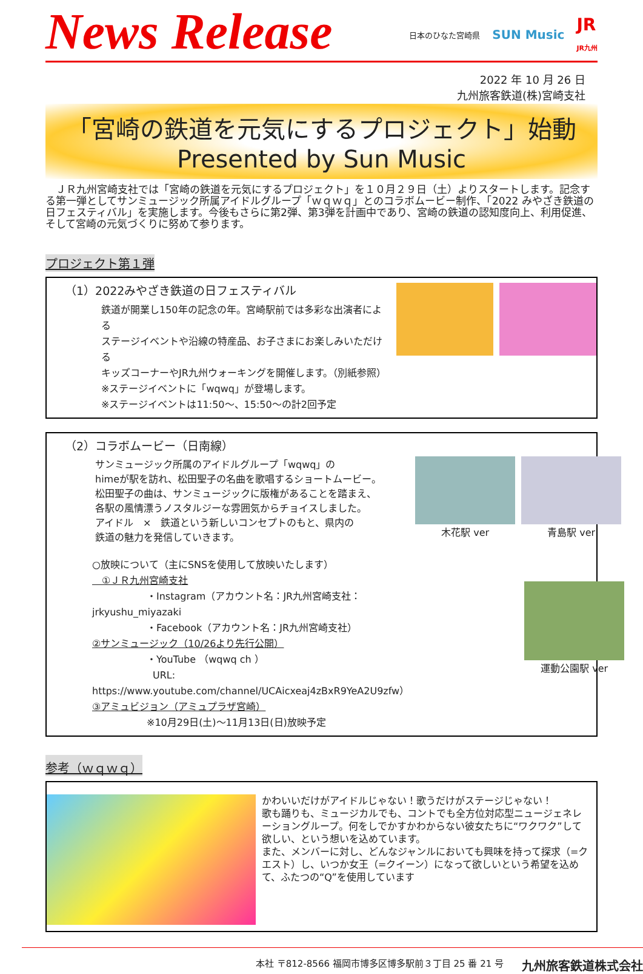News Release
日本のひなた宮崎県 SUN Music JR
JR九州
2022 年 10 月 26 日
九州旅客鉄道(株)宮崎支社
「宮崎の鉄道を元気にするプロジェクト」始動
Presented by Sun Music
　ＪＲ九州宮崎支社では「宮崎の鉄道を元気にするプロジェクト」を１０月２９日（土）よりスタートします。記念する第一弾としてサンミュージック所属アイドルグループ「ｗｑｗｑ」とのコラボムービー制作、「2022 みやざき鉄道の日フェスティバル」を実施します。今後もさらに第2弾、第3弾を計画中であり、宮崎の鉄道の認知度向上、利用促進、そして宮崎の元気づくりに努めて参ります。
プロジェクト第１弾
（1）2022みやざき鉄道の日フェスティバル
鉄道が開業し150年の記念の年。宮崎駅前では多彩な出演者による
ステージイベントや沿線の特産品、お子さまにお楽しみいただける
キッズコーナーやJR九州ウォーキングを開催します。（別紙参照）
※ステージイベントに「wqwq」が登場します。
※ステージイベントは11:50～、15:50～の計2回予定
（2）コラボムービー（日南線）
サンミュージック所属のアイドルグループ「wqwq」の
himeが駅を訪れ、松田聖子の名曲を歌唱するショートムービー。
松田聖子の曲は、サンミュージックに版権があることを踏まえ、
各駅の風情漂うノスタルジーな雰囲気からチョイスしました。
アイドル　×　鉄道という新しいコンセプトのもと、県内の
鉄道の魅力を発信していきます。
○放映について（主にSNSを使用して放映いたします）
　①ＪＲ九州宮崎支社
・Instagram（アカウント名：JR九州宮崎支社：jrkyushu_miyazaki
・Facebook（アカウント名：JR九州宮崎支社）
②サンミュージック（10/26より先行公開）
・YouTube （wqwq ch ）
URL: https://www.youtube.com/channel/UCAicxeaj4zBxR9YeA2U9zfw）
③アミュビジョン（アミュプラザ宮崎）
※10月29日(土)～11月13日(日)放映予定
木花駅 ver
青島駅 ver
運動公園駅 ver
参考（ｗｑｗｑ）
かわいいだけがアイドルじゃない！歌うだけがステージじゃない！
歌も踊りも、ミュージカルでも、コントでも全方位対応型ニュージェネレーショングループ。何をしでかすかわからない彼女たちに“ワクワク”して欲しい、という想いを込めています。
また、メンバーに対し、どんなジャンルにおいても興味を持って探求（=クエスト）し、いつか女王（=クイーン）になって欲しいという希望を込めて、ふたつの“Q”を使用しています
本社 〒812-8566 福岡市博多区博多駅前３丁目 25 番 21 号 九州旅客鉄道株式会社